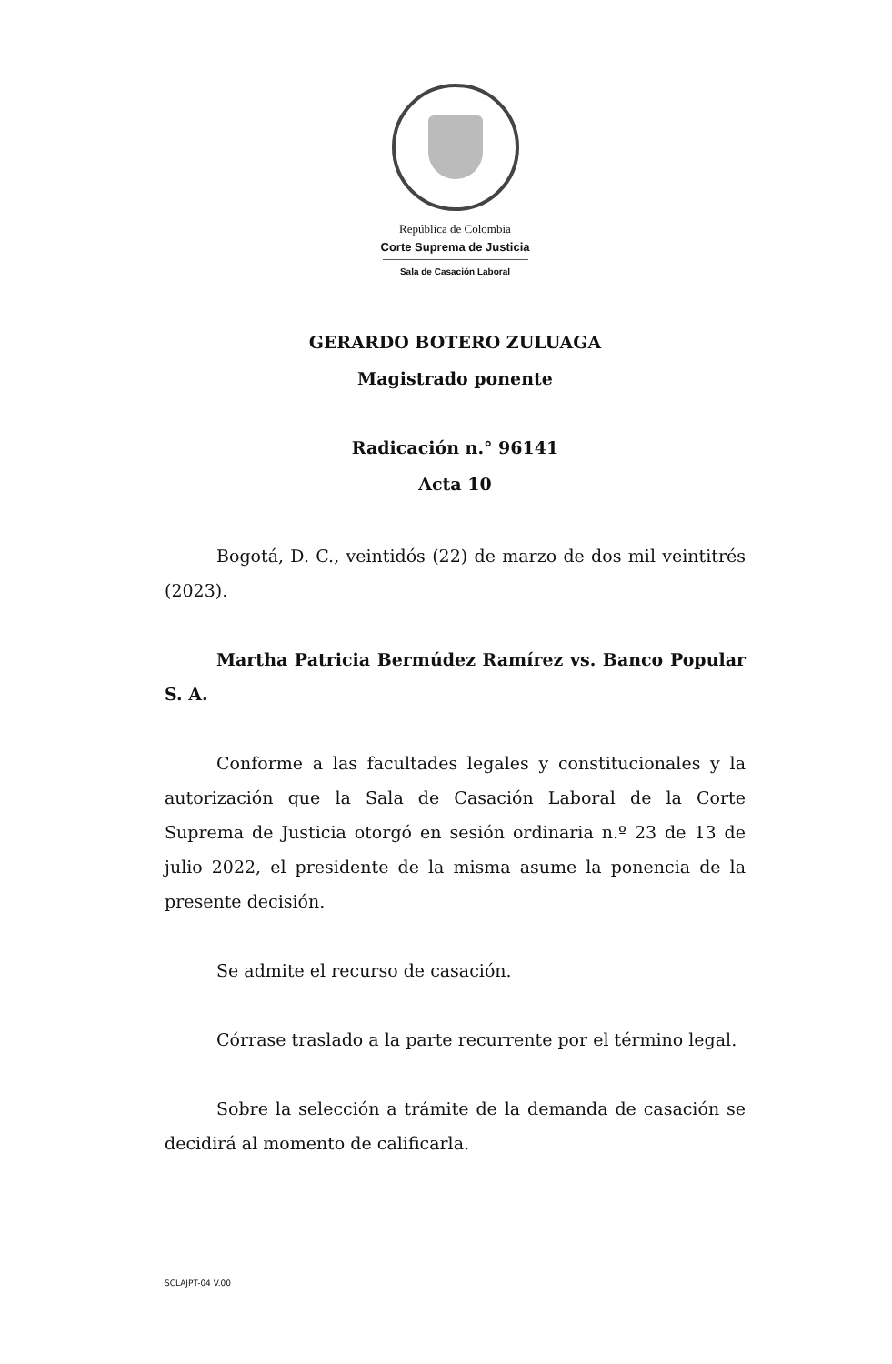República de Colombia
Corte Suprema de Justicia
Sala de Casación Laboral
GERARDO BOTERO ZULUAGA
Magistrado ponente
Radicación n.° 96141
Acta 10
Bogotá, D. C., veintidós (22) de marzo de dos mil veintitrés (2023).
Martha Patricia Bermúdez Ramírez vs. Banco Popular S. A.
Conforme a las facultades legales y constitucionales y la autorización que la Sala de Casación Laboral de la Corte Suprema de Justicia otorgó en sesión ordinaria n.º 23 de 13 de julio 2022, el presidente de la misma asume la ponencia de la presente decisión.
Se admite el recurso de casación.
Córrase traslado a la parte recurrente por el término legal.
Sobre la selección a trámite de la demanda de casación se decidirá al momento de calificarla.
SCLAJPT-04 V.00